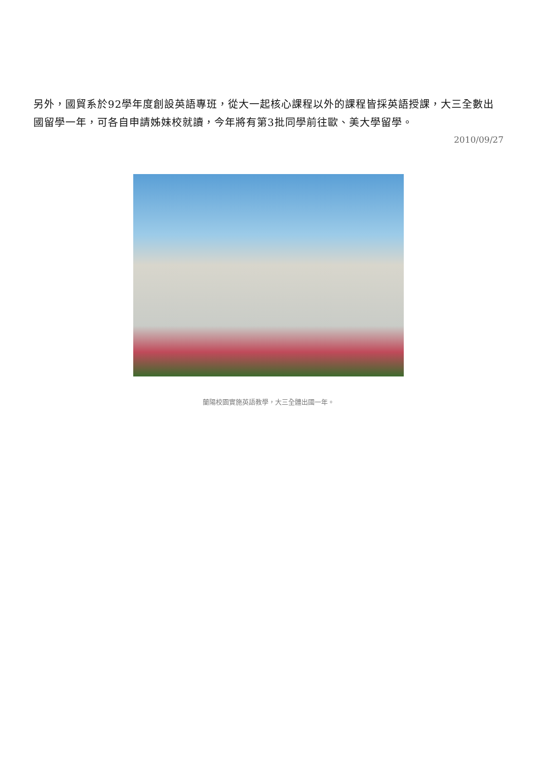另外，國貿系於92學年度創設英語專班，從大一起核心課程以外的課程皆採英語授課，大三全數出國留學一年，可各自申請姊妹校就讀，今年將有第3批同學前往歐、美大學留學。
2010/09/27
蘭陽校園實施英語教學，大三全體出國一年。